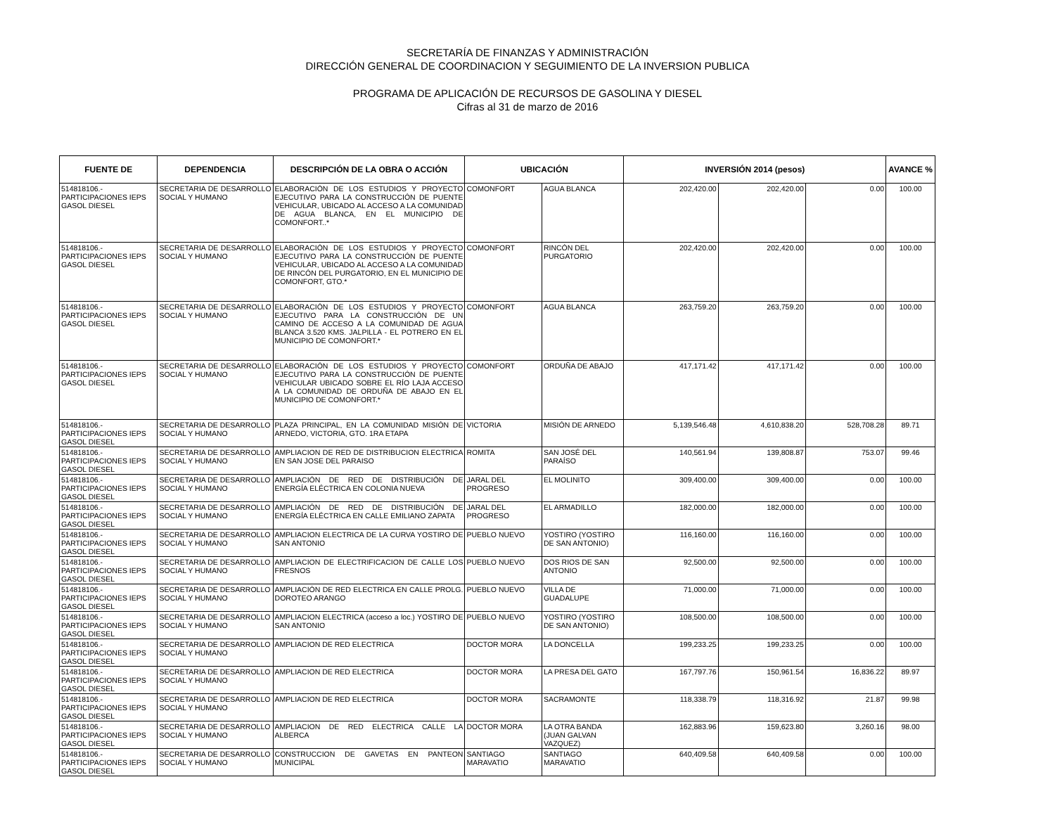SECRETARÍA DE FINANZAS Y ADMINISTRACIÓN
DIRECCIÓN GENERAL DE COORDINACION Y SEGUIMIENTO DE LA INVERSION PUBLICA
PROGRAMA DE APLICACIÓN DE RECURSOS DE GASOLINA Y DIESEL
Cifras al 31 de marzo de 2016
| FUENTE DE | DEPENDENCIA | DESCRIPCIÓN DE LA OBRA O ACCIÓN | UBICACIÓN | | INVERSIÓN 2014 (pesos) | | | AVANCE % |
| --- | --- | --- | --- | --- | --- | --- | --- | --- |
| 514818106.- PARTICIPACIONES IEPS GASOL DIESEL | SECRETARIA DE DESARROLLO SOCIAL Y HUMANO | ELABORACIÓN DE LOS ESTUDIOS Y PROYECTO EJECUTIVO PARA LA CONSTRUCCIÓN DE PUENTE VEHICULAR, UBICADO AL ACCESO A LA COMUNIDAD DE AGUA BLANCA, EN EL MUNICIPIO DE COMONFORT..* | COMONFORT | AGUA BLANCA | 202,420.00 | 202,420.00 | 0.00 | 100.00 |
| 514818106.- PARTICIPACIONES IEPS GASOL DIESEL | SECRETARIA DE DESARROLLO SOCIAL Y HUMANO | ELABORACIÓN DE LOS ESTUDIOS Y PROYECTO EJECUTIVO PARA LA CONSTRUCCIÓN DE PUENTE VEHICULAR, UBICADO AL ACCESO A LA COMUNIDAD DE RINCÓN DEL PURGATORIO, EN EL MUNICIPIO DE COMONFORT, GTO.* | COMONFORT | RINCÓN DEL PURGATORIO | 202,420.00 | 202,420.00 | 0.00 | 100.00 |
| 514818106.- PARTICIPACIONES IEPS GASOL DIESEL | SECRETARIA DE DESARROLLO SOCIAL Y HUMANO | ELABORACIÓN DE LOS ESTUDIOS Y PROYECTO EJECUTIVO PARA LA CONSTRUCCIÓN DE UN CAMINO DE ACCESO A LA COMUNIDAD DE AGUA BLANCA 3.520 KMS. JALPILLA - EL POTRERO EN EL MUNICIPIO DE COMONFORT.* | COMONFORT | AGUA BLANCA | 263,759.20 | 263,759.20 | 0.00 | 100.00 |
| 514818106.- PARTICIPACIONES IEPS GASOL DIESEL | SECRETARIA DE DESARROLLO SOCIAL Y HUMANO | ELABORACIÓN DE LOS ESTUDIOS Y PROYECTO EJECUTIVO PARA LA CONSTRUCCIÓN DE PUENTE VEHICULAR UBICADO SOBRE EL RÍO LAJA ACCESO A LA COMUNIDAD DE ORDUÑA DE ABAJO EN EL MUNICIPIO DE COMONFORT.* | COMONFORT | ORDUÑA DE ABAJO | 417,171.42 | 417,171.42 | 0.00 | 100.00 |
| 514818106.- PARTICIPACIONES IEPS GASOL DIESEL | SECRETARIA DE DESARROLLO SOCIAL Y HUMANO | PLAZA PRINCIPAL, EN LA COMUNIDAD MISIÓN DE ARNEDO, VICTORIA, GTO. 1RA ETAPA | VICTORIA | MISIÓN DE ARNEDO | 5,139,546.48 | 4,610,838.20 | 528,708.28 | 89.71 |
| 514818106.- PARTICIPACIONES IEPS GASOL DIESEL | SECRETARIA DE DESARROLLO SOCIAL Y HUMANO | AMPLIACION DE RED DE DISTRIBUCION ELECTRICA EN SAN JOSE DEL PARAISO | ROMITA | SAN JOSÉ DEL PARAÍSO | 140,561.94 | 139,808.87 | 753.07 | 99.46 |
| 514818106.- PARTICIPACIONES IEPS GASOL DIESEL | SECRETARIA DE DESARROLLO SOCIAL Y HUMANO | AMPLIACIÓN DE RED DE DISTRIBUCIÓN DE ENERGÍA ELÉCTRICA EN COLONIA NUEVA | JARAL DEL PROGRESO | EL MOLINITO | 309,400.00 | 309,400.00 | 0.00 | 100.00 |
| 514818106.- PARTICIPACIONES IEPS GASOL DIESEL | SECRETARIA DE DESARROLLO SOCIAL Y HUMANO | AMPLIACIÓN DE RED DE DISTRIBUCIÓN DE ENERGÍA ELÉCTRICA EN CALLE EMILIANO ZAPATA | JARAL DEL PROGRESO | EL ARMADILLO | 182,000.00 | 182,000.00 | 0.00 | 100.00 |
| 514818106.- PARTICIPACIONES IEPS GASOL DIESEL | SECRETARIA DE DESARROLLO SOCIAL Y HUMANO | AMPLIACION ELECTRICA DE LA CURVA YOSTIRO DE SAN ANTONIO | PUEBLO NUEVO | YOSTIRO (YOSTIRO DE SAN ANTONIO) | 116,160.00 | 116,160.00 | 0.00 | 100.00 |
| 514818106.- PARTICIPACIONES IEPS GASOL DIESEL | SECRETARIA DE DESARROLLO SOCIAL Y HUMANO | AMPLIACION DE ELECTRIFICACION DE CALLE LOS FRESNOS | PUEBLO NUEVO | DOS RIOS DE SAN ANTONIO | 92,500.00 | 92,500.00 | 0.00 | 100.00 |
| 514818106.- PARTICIPACIONES IEPS GASOL DIESEL | SECRETARIA DE DESARROLLO SOCIAL Y HUMANO | AMPLIACIÓN DE RED ELECTRICA EN CALLE PROLG. DOROTEO ARANGO | PUEBLO NUEVO | VILLA DE GUADALUPE | 71,000.00 | 71,000.00 | 0.00 | 100.00 |
| 514818106.- PARTICIPACIONES IEPS GASOL DIESEL | SECRETARIA DE DESARROLLO SOCIAL Y HUMANO | AMPLIACION ELECTRICA (acceso a loc.) YOSTIRO DE SAN ANTONIO | PUEBLO NUEVO | YOSTIRO (YOSTIRO DE SAN ANTONIO) | 108,500.00 | 108,500.00 | 0.00 | 100.00 |
| 514818106.- PARTICIPACIONES IEPS GASOL DIESEL | SECRETARIA DE DESARROLLO SOCIAL Y HUMANO | AMPLIACION DE RED ELECTRICA | DOCTOR MORA | LA DONCELLA | 199,233.25 | 199,233.25 | 0.00 | 100.00 |
| 514818106.- PARTICIPACIONES IEPS GASOL DIESEL | SECRETARIA DE DESARROLLO SOCIAL Y HUMANO | AMPLIACION DE RED ELECTRICA | DOCTOR MORA | LA PRESA DEL GATO | 167,797.76 | 150,961.54 | 16,836.22 | 89.97 |
| 514818106.- PARTICIPACIONES IEPS GASOL DIESEL | SECRETARIA DE DESARROLLO SOCIAL Y HUMANO | AMPLIACION DE RED ELECTRICA | DOCTOR MORA | SACRAMONTE | 118,338.79 | 118,316.92 | 21.87 | 99.98 |
| 514818106.- PARTICIPACIONES IEPS GASOL DIESEL | SECRETARIA DE DESARROLLO SOCIAL Y HUMANO | AMPLIACION DE RED ELECTRICA CALLE LA ALBERCA | DOCTOR MORA | LA OTRA BANDA (JUAN GALVAN VAZQUEZ) | 162,883.96 | 159,623.80 | 3,260.16 | 98.00 |
| 514818106.- PARTICIPACIONES IEPS GASOL DIESEL | SECRETARIA DE DESARROLLO SOCIAL Y HUMANO | CONSTRUCCION DE GAVETAS EN PANTEON MUNICIPAL | SANTIAGO MARAVATIO | SANTIAGO MARAVATIO | 640,409.58 | 640,409.58 | 0.00 | 100.00 |